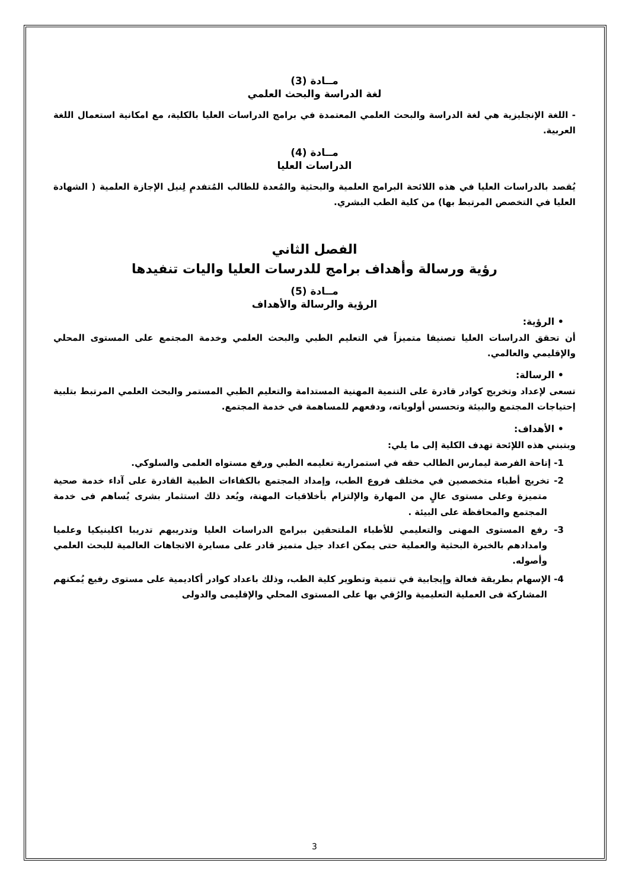مــادة (3)
لغة الدراسة والبحث العلمي
- اللغة الإنجليزية هي لغة الدراسة والبحث العلمي المعتمدة في برامج الدراسات العليا بالكلية، مع امكانية استعمال اللغة العربية.
مــادة (4)
الدراسات العليا
يُقصد بالدراسات العليا في هذه اللائحة البرامج العلمية والبحثية والمُعدة للطالب المُتفدمِ لِنيل الإجازة العلمية ( الشهادة العليا في التخصص المرتبط بها) من كلية الطب البشري.
الفصل الثاني
رؤية ورسالة وأهداف برامج للدرسات العليا واليات تنفيدها
مــادة (5)
الرؤية والرسالة والأهداف
• الرؤية:
أن تحقق الدراسات العليا تصنيفا متميزاً في التعليم الطبي والبحث العلمي وخدمة المجتمع على المستوى المحلي والإقليمي والعالمي.
• الرسالة:
تسعى لإعداد وتخريج كوادر قادرة على التنمية المهنية المستدامة والتعليم الطبي المستمر والبحث العلمي المرتبط بتلبية إحتياجات المجتمع والبيئة وتحسس أولوياته، ودفعهم للمساهمة في خدمة المجتمع.
• الأهداف:
وبتبني هذه اللإئحة تهدف الكلية إلى ما يلي:
1- إتاحة الفرصة ليمارس الطالب حقه في استمرارية تعليمه الطبي ورفع مستواه العلمى والسلوكي.
2- تخريج أطباء متخصصين في مختلف فروع الطب، وإمداد المجتمع بالكفاءات الطبية القادرة على آداء خدمة صحية متميزة وعلى مستوى عالٍ من المهارة والإلتزام بأخلاقيات المهنة، ويُعد ذلك استثمار بشرى يُساهم فى خدمة المجتمع والمحافظة على البيئة .
3- رفع المستوى المهنى والتعليمي للأطباء الملتحقين ببرامج الدراسات العليا وتدريبهم تدريبا اكلينيكيا وعلميا وامدادهم بالخبرة البحثية والعملية حتى يمكن اعداد جيل متميز قادر على مسايرة الاتجاهات العالمية للبحث العلمي وأصوله.
4- الإسهام بطريقة فعالة وإيجابية في تنمية وتطوير كلية الطب، وذلك باعداد كوادر أكاديمية على مستوى رفيع يُمكنهم المشاركة فى العملية التعليمية والرُقي بها على المستوى المحلي والإقليمى والدولى
3